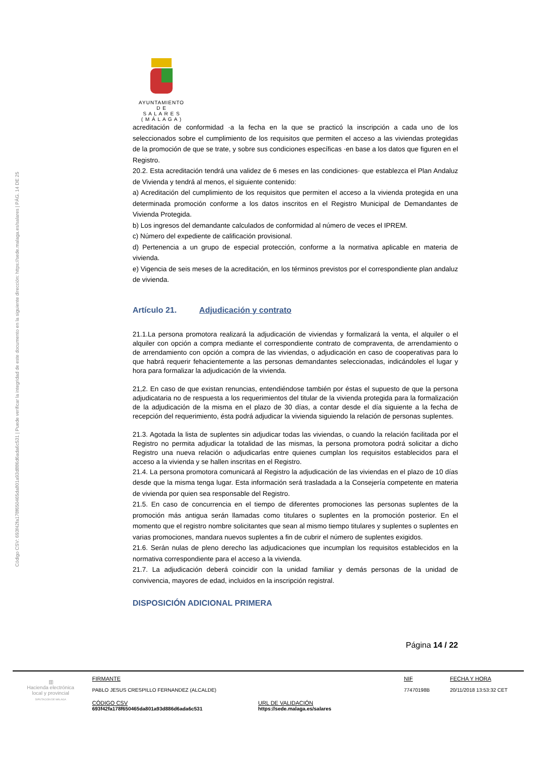Código CSV: 693f42fa178f650465da801a93d886d6ada6c531 | Puede verificar la integridad de este documento en la siguiente dirección: https://sede.malaga.es/salares | PÁG. 14 DE 25
AYUNTAMIENTO
D E
S A L A R E S
( M Á L A G A )
acreditación de conformidad ·a la fecha en la que se practicó la inscripción a cada uno de los seleccionados sobre el cumplimiento de los requisitos que permiten el acceso a las viviendas protegidas de la promoción de que se trate, y sobre sus condiciones específicas ·en base a los datos que figuren en el Registro.
20.2. Esta acreditación tendrá una validez de 6 meses en las condiciones· que establezca el Plan Andaluz de Vivienda y tendrá al menos, el siguiente contenido:
a) Acreditación del cumplimiento de los requisitos que permiten el acceso a la vivienda protegida en una determinada promoción conforme a los datos inscritos en el Registro Municipal de Demandantes de Vivienda Protegida.
b) Los ingresos del demandante calculados de conformidad al número de veces el IPREM.
c) Número del expediente de calificación provisional.
d) Pertenencia a un grupo de especial protección, conforme a la normativa aplicable en materia de vivienda.
e) Vigencia de seis meses de la acreditación, en los términos previstos por el correspondiente plan andaluz de vivienda.
Artículo 21. Adjudicación y contrato
21.1.La persona promotora realizará la adjudicación de viviendas y formalizará la venta, el alquiler o el alquiler con opción a compra mediante el correspondiente contrato de compraventa, de arrendamiento o de arrendamiento con opción a compra de las viviendas, o adjudicación en caso de cooperativas para lo que habrá requerir fehacientemente a las personas demandantes seleccionadas, indicándoles el lugar y hora para formalizar la adjudicación de la vivienda.
21,2. En caso de que existan renuncias, entendiéndose también por éstas el supuesto de que la persona adjudicataria no de respuesta a los requerimientos del titular de la vivienda protegida para la formalización de la adjudicación de la misma en el plazo de 30 días, a contar desde el día siguiente a la fecha de recepción del requerimiento, ésta podrá adjudicar la vivienda siguiendo la relación de personas suplentes.
21.3. Agotada la lista de suplentes sin adjudicar todas las viviendas, o cuando la relación facilitada por el Registro no permita adjudicar la totalidad de las mismas, la persona promotora podrá solicitar a dicho Registro una nueva relación o adjudicarlas entre quienes cumplan los requisitos establecidos para el acceso a la vivienda y se hallen inscritas en el Registro.
21.4. La persona promotora comunicará al Registro la adjudicación de las viviendas en el plazo de 10 días desde que la misma tenga lugar. Esta información será trasladada a la Consejería competente en materia de vivienda por quien sea responsable del Registro.
21.5. En caso de concurrencia en el tiempo de diferentes promociones las personas suplentes de la promoción más antigua serán llamadas como titulares o suplentes en la promoción posterior. En el momento que el registro nombre solicitantes que sean al mismo tiempo titulares y suplentes o suplentes en varias promociones, mandara nuevos suplentes a fin de cubrir el número de suplentes exigidos.
21.6. Serán nulas de pleno derecho las adjudicaciones que incumplan los requisitos establecidos en la normativa correspondiente para el acceso a la vivienda.
21.7. La adjudicación deberá coincidir con la unidad familiar y demás personas de la unidad de convivencia, mayores de edad, incluidos en la inscripción registral.
DISPOSICIÓN ADICIONAL PRIMERA
Página 14 / 22
▥
Hacienda electrónica
local y provincial
DIPUTACIÓN DE MÁLAGA
FIRMANTE
PABLO JESUS CRESPILLO FERNANDEZ (ALCALDE)
NIF
77470198B
FECHA Y HORA
20/11/2018 13:53:32 CET
CÓDIGO CSV
693f42fa178f650465da801a93d886d6ada6c531
URL DE VALIDACIÓN
https://sede.malaga.es/salares